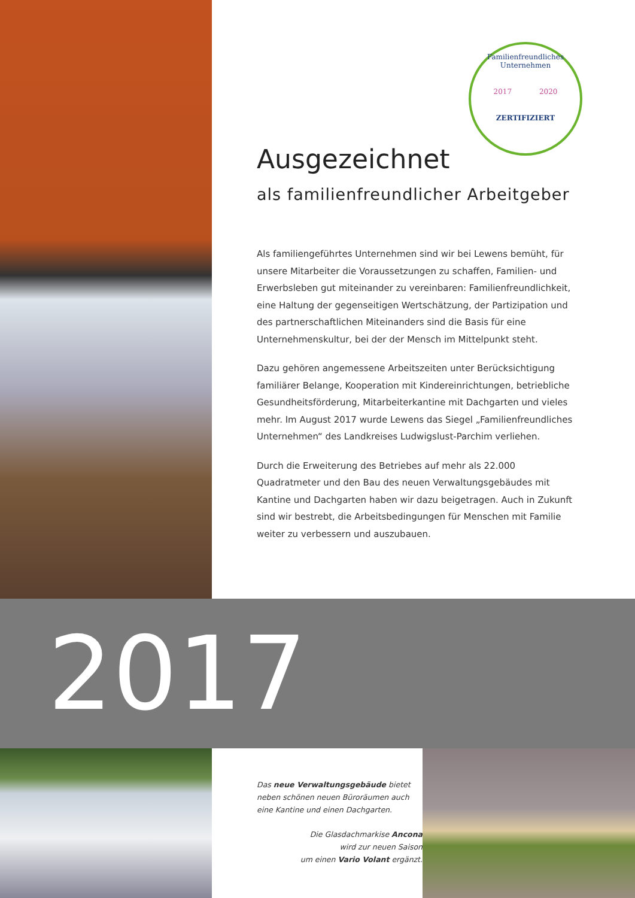Familienfreundliches Unternehmen
2017 2020
ZERTIFIZIERT
Ausgezeichnet
als familienfreundlicher Arbeitgeber
Als familiengeführtes Unternehmen sind wir bei Lewens bemüht, für unsere Mitarbeiter die Voraussetzungen zu schaffen, Familien- und Erwerbsleben gut miteinander zu vereinbaren: Familienfreundlichkeit, eine Haltung der gegenseitigen Wertschätzung, der Partizipation und des partnerschaftlichen Miteinanders sind die Basis für eine Unternehmenskultur, bei der der Mensch im Mittelpunkt steht.
Dazu gehören angemessene Arbeitszeiten unter Berücksichtigung familiärer Belange, Kooperation mit Kindereinrichtungen, betriebliche Gesundheitsförderung, Mitarbeiterkantine mit Dachgarten und vieles mehr. Im August 2017 wurde Lewens das Siegel „Familienfreundliches Unternehmen“ des Landkreises Ludwigslust-Parchim verliehen.
Durch die Erweiterung des Betriebes auf mehr als 22.000 Quadratmeter und den Bau des neuen Verwaltungsgebäudes mit Kantine und Dachgarten haben wir dazu beigetragen. Auch in Zukunft sind wir bestrebt, die Arbeitsbedingungen für Menschen mit Familie weiter zu verbessern und auszubauen.
2017
Das neue Verwaltungsgebäude bietet neben schönen neuen Büroräumen auch eine Kantine und einen Dachgarten.
Die Glasdachmarkise Ancona
wird zur neuen Saison
um einen Vario Volant ergänzt.